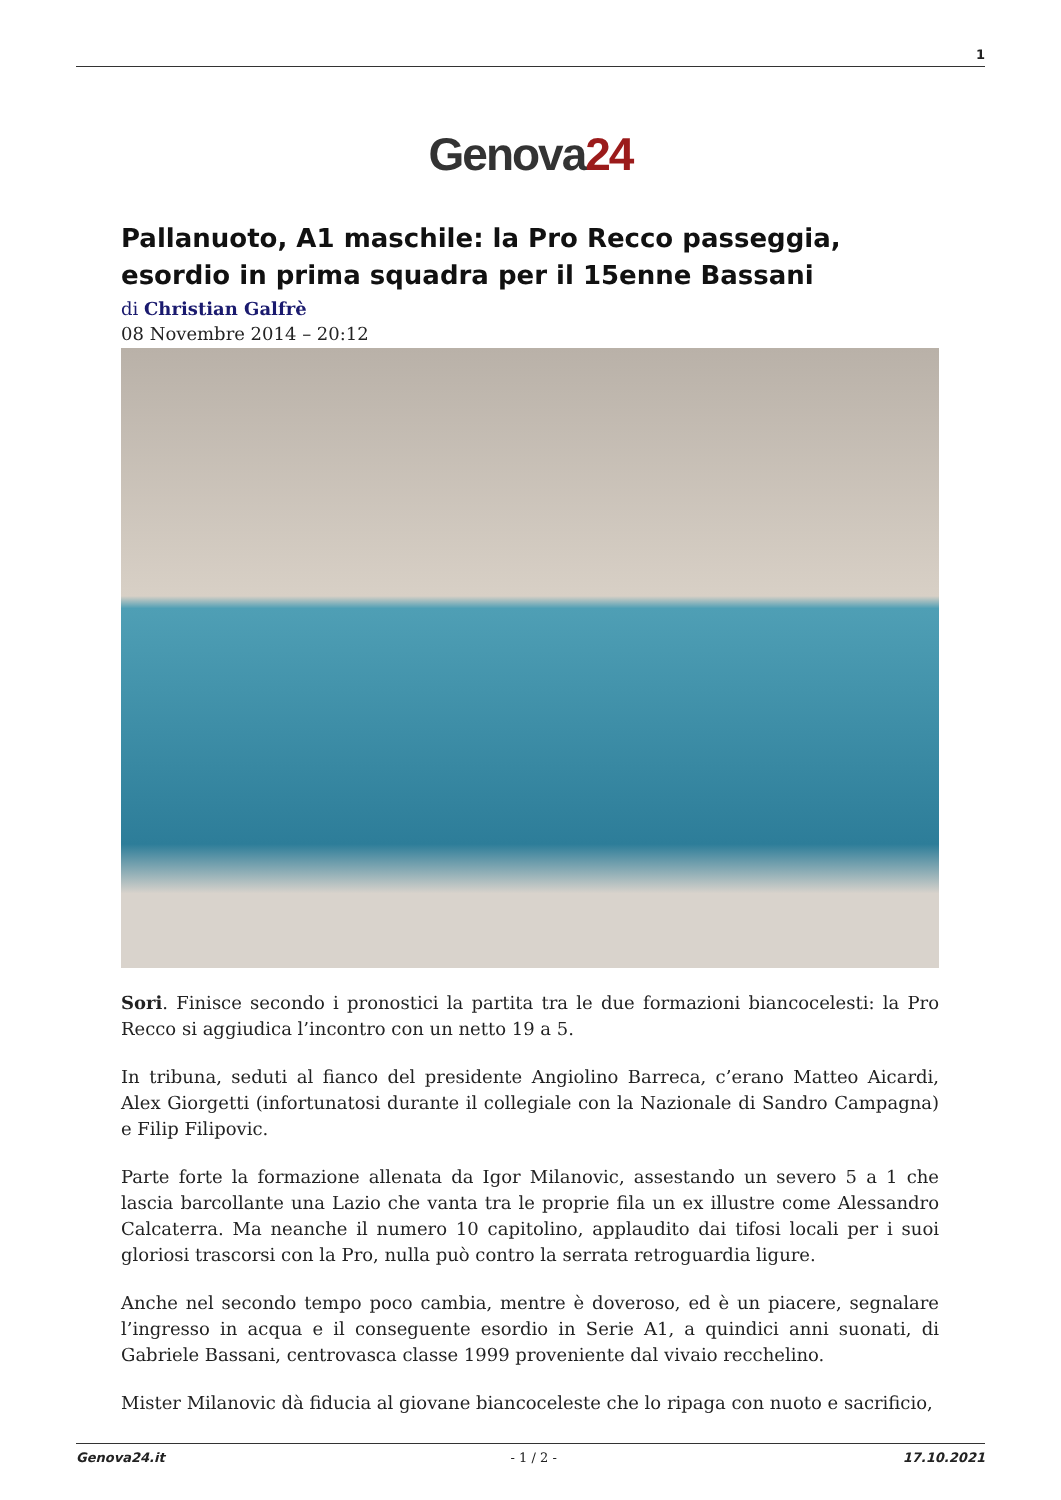1
Genova24
Pallanuoto, A1 maschile: la Pro Recco passeggia, esordio in prima squadra per il 15enne Bassani
di Christian Galfrè
08 Novembre 2014 – 20:12
Sori. Finisce secondo i pronostici la partita tra le due formazioni biancocelesti: la Pro Recco si aggiudica l’incontro con un netto 19 a 5.
In tribuna, seduti al fianco del presidente Angiolino Barreca, c’erano Matteo Aicardi, Alex Giorgetti (infortunatosi durante il collegiale con la Nazionale di Sandro Campagna) e Filip Filipovic.
Parte forte la formazione allenata da Igor Milanovic, assestando un severo 5 a 1 che lascia barcollante una Lazio che vanta tra le proprie fila un ex illustre come Alessandro Calcaterra. Ma neanche il numero 10 capitolino, applaudito dai tifosi locali per i suoi gloriosi trascorsi con la Pro, nulla può contro la serrata retroguardia ligure.
Anche nel secondo tempo poco cambia, mentre è doveroso, ed è un piacere, segnalare l’ingresso in acqua e il conseguente esordio in Serie A1, a quindici anni suonati, di Gabriele Bassani, centrovasca classe 1999 proveniente dal vivaio recchelino.
Mister Milanovic dà fiducia al giovane biancoceleste che lo ripaga con nuoto e sacrificio,
Genova24.it - 1 / 2 - 17.10.2021